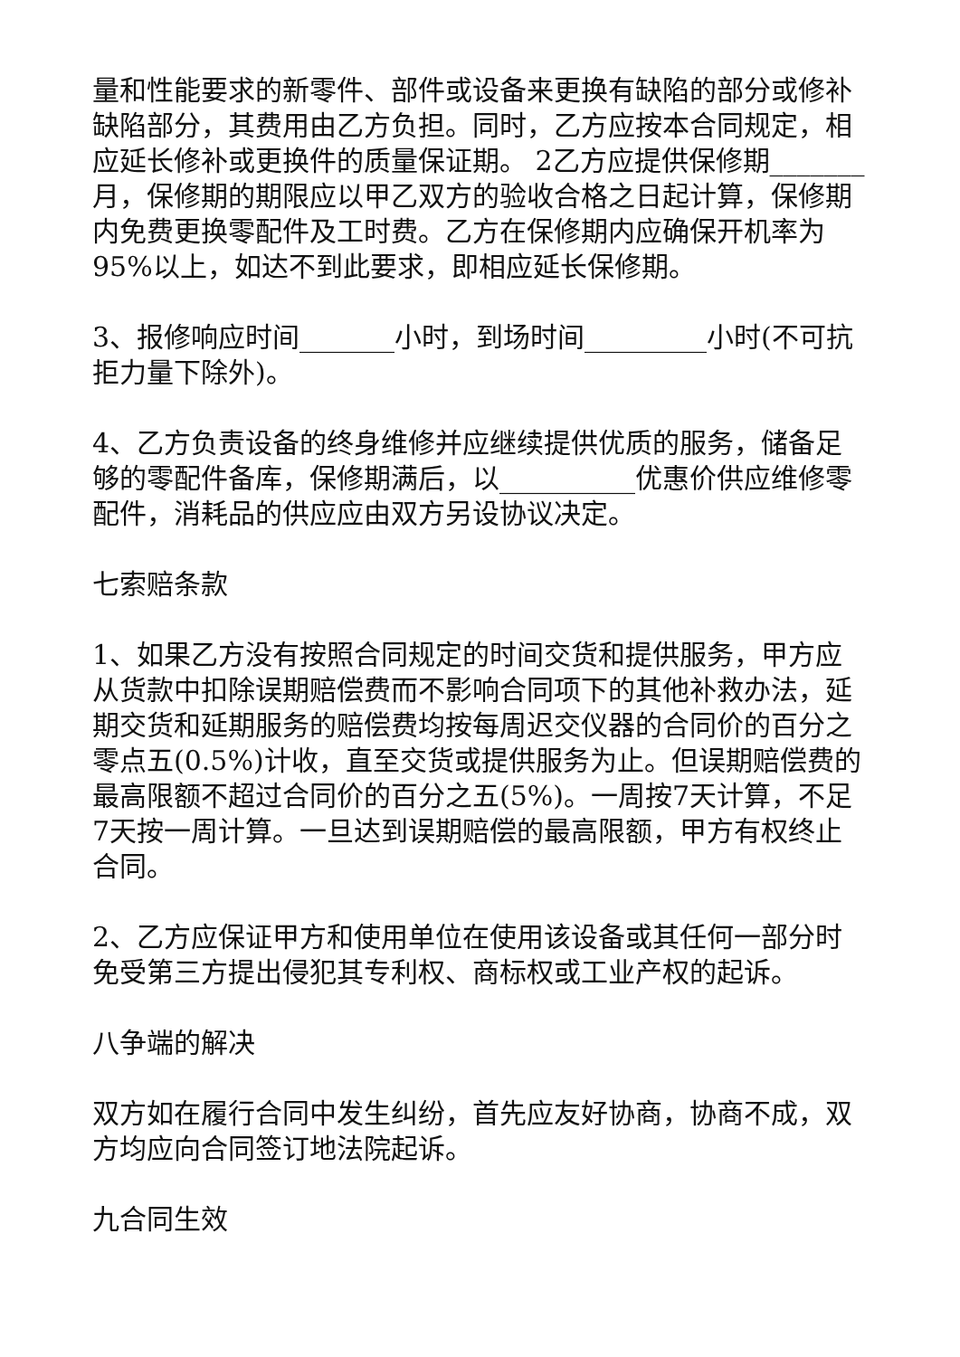量和性能要求的新零件、部件或设备来更换有缺陷的部分或修补缺陷部分，其费用由乙方负担。同时，乙方应按本合同规定，相应延长修补或更换件的质量保证期。 2乙方应提供保修期_______月，保修期的期限应以甲乙双方的验收合格之日起计算，保修期内免费更换零配件及工时费。乙方在保修期内应确保开机率为95%以上，如达不到此要求，即相应延长保修期。
3、报修响应时间_______小时，到场时间_________小时(不可抗拒力量下除外)。
4、乙方负责设备的终身维修并应继续提供优质的服务，储备足够的零配件备库，保修期满后，以__________优惠价供应维修零配件，消耗品的供应应由双方另设协议决定。
七索赔条款
1、如果乙方没有按照合同规定的时间交货和提供服务，甲方应从货款中扣除误期赔偿费而不影响合同项下的其他补救办法，延期交货和延期服务的赔偿费均按每周迟交仪器的合同价的百分之零点五(0.5%)计收，直至交货或提供服务为止。但误期赔偿费的最高限额不超过合同价的百分之五(5%)。一周按7天计算，不足7天按一周计算。一旦达到误期赔偿的最高限额，甲方有权终止合同。
2、乙方应保证甲方和使用单位在使用该设备或其任何一部分时免受第三方提出侵犯其专利权、商标权或工业产权的起诉。
八争端的解决
双方如在履行合同中发生纠纷，首先应友好协商，协商不成，双方均应向合同签订地法院起诉。
九合同生效